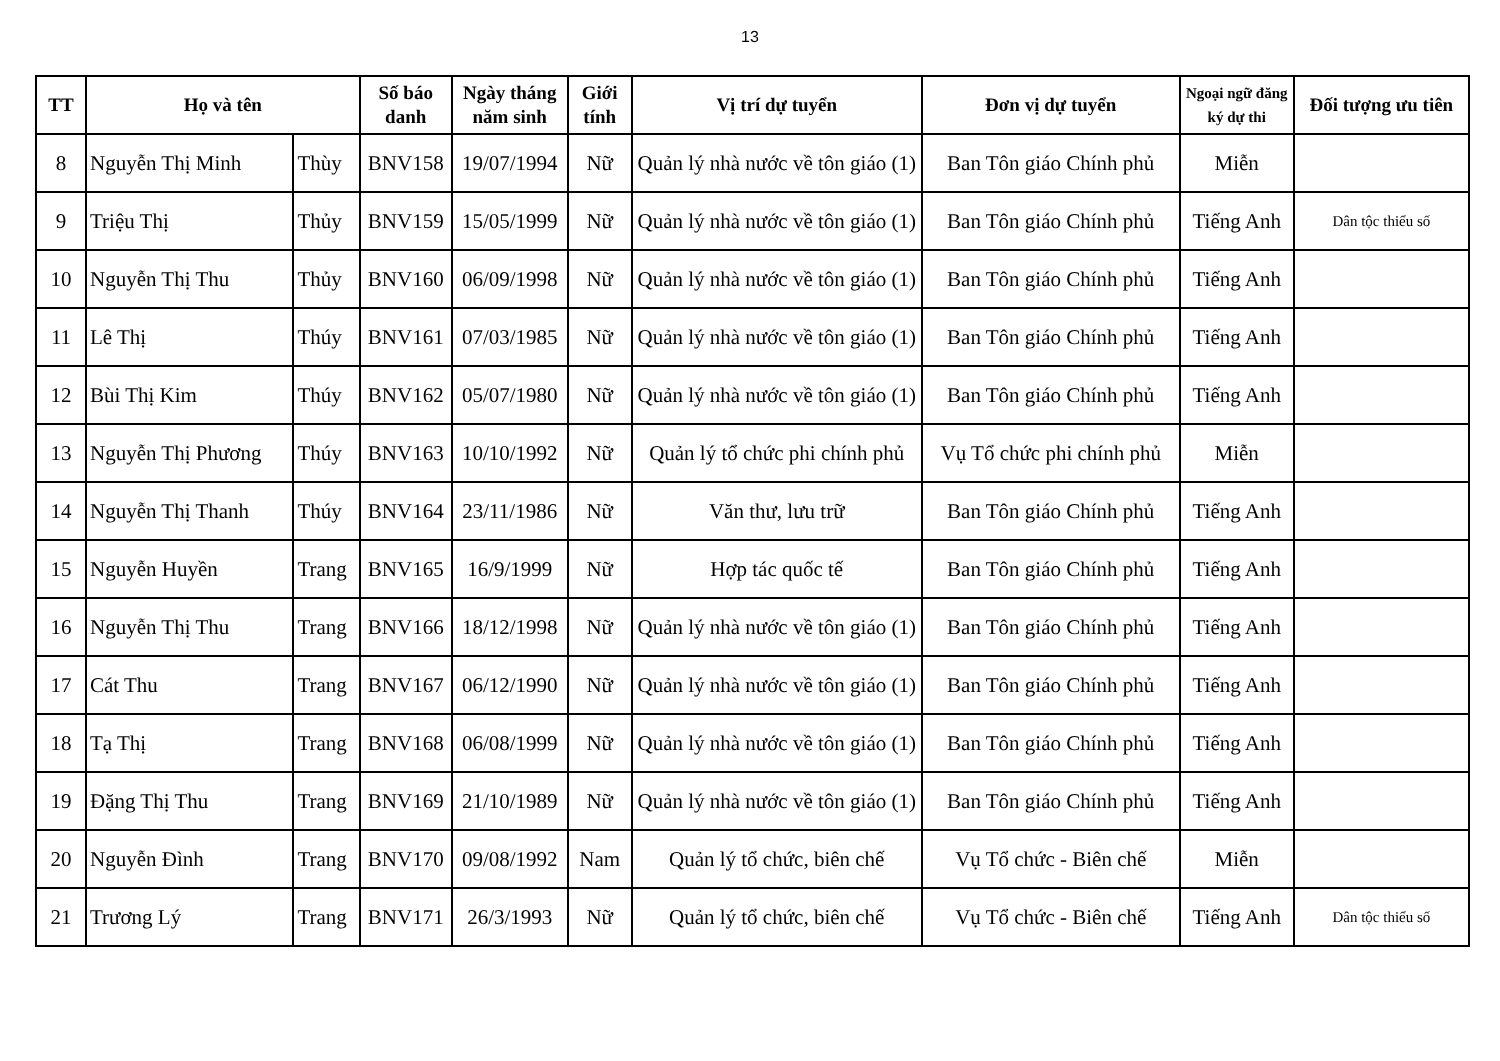13
| TT | Họ và tên | | Số báo danh | Ngày tháng năm sinh | Giới tính | Vị trí dự tuyển | Đơn vị dự tuyển | Ngoại ngữ đăng ký dự thi | Đối tượng ưu tiên |
| --- | --- | --- | --- | --- | --- | --- | --- | --- | --- |
| 8 | Nguyễn Thị Minh | Thùy | BNV158 | 19/07/1994 | Nữ | Quản lý nhà nước về tôn giáo (1) | Ban Tôn giáo Chính phủ | Miễn | |
| 9 | Triệu Thị | Thủy | BNV159 | 15/05/1999 | Nữ | Quản lý nhà nước về tôn giáo (1) | Ban Tôn giáo Chính phủ | Tiếng Anh | Dân tộc thiểu số |
| 10 | Nguyễn Thị Thu | Thủy | BNV160 | 06/09/1998 | Nữ | Quản lý nhà nước về tôn giáo (1) | Ban Tôn giáo Chính phủ | Tiếng Anh | |
| 11 | Lê Thị | Thúy | BNV161 | 07/03/1985 | Nữ | Quản lý nhà nước về tôn giáo (1) | Ban Tôn giáo Chính phủ | Tiếng Anh | |
| 12 | Bùi Thị Kim | Thúy | BNV162 | 05/07/1980 | Nữ | Quản lý nhà nước về tôn giáo (1) | Ban Tôn giáo Chính phủ | Tiếng Anh | |
| 13 | Nguyễn Thị Phương | Thúy | BNV163 | 10/10/1992 | Nữ | Quản lý tổ chức phi chính phủ | Vụ Tổ chức phi chính phủ | Miễn | |
| 14 | Nguyễn Thị Thanh | Thúy | BNV164 | 23/11/1986 | Nữ | Văn thư, lưu trữ | Ban Tôn giáo Chính phủ | Tiếng Anh | |
| 15 | Nguyễn Huyền | Trang | BNV165 | 16/9/1999 | Nữ | Hợp tác quốc tế | Ban Tôn giáo Chính phủ | Tiếng Anh | |
| 16 | Nguyễn Thị Thu | Trang | BNV166 | 18/12/1998 | Nữ | Quản lý nhà nước về tôn giáo (1) | Ban Tôn giáo Chính phủ | Tiếng Anh | |
| 17 | Cát Thu | Trang | BNV167 | 06/12/1990 | Nữ | Quản lý nhà nước về tôn giáo (1) | Ban Tôn giáo Chính phủ | Tiếng Anh | |
| 18 | Tạ Thị | Trang | BNV168 | 06/08/1999 | Nữ | Quản lý nhà nước về tôn giáo (1) | Ban Tôn giáo Chính phủ | Tiếng Anh | |
| 19 | Đặng Thị Thu | Trang | BNV169 | 21/10/1989 | Nữ | Quản lý nhà nước về tôn giáo (1) | Ban Tôn giáo Chính phủ | Tiếng Anh | |
| 20 | Nguyễn Đình | Trang | BNV170 | 09/08/1992 | Nam | Quản lý tổ chức, biên chế | Vụ Tổ chức - Biên chế | Miễn | |
| 21 | Trương Lý | Trang | BNV171 | 26/3/1993 | Nữ | Quản lý tổ chức, biên chế | Vụ Tổ chức - Biên chế | Tiếng Anh | Dân tộc thiểu số |